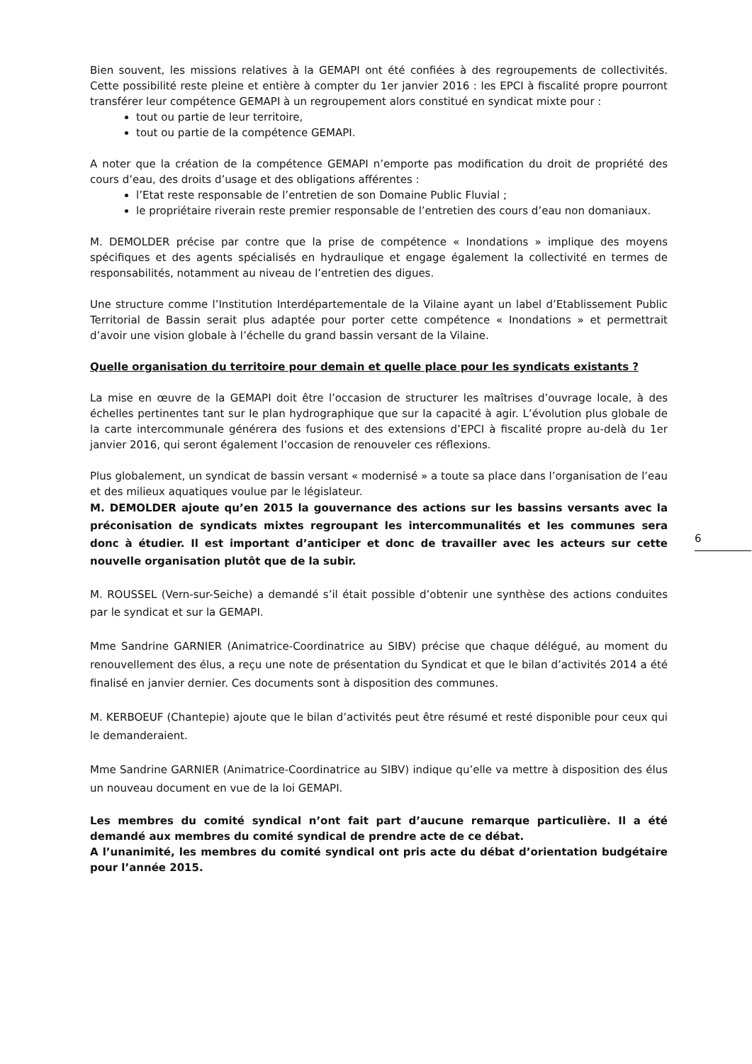Bien souvent, les missions relatives à la GEMAPI ont été confiées à des regroupements de collectivités. Cette possibilité reste pleine et entière à compter du 1er janvier 2016 : les EPCI à fiscalité propre pourront transférer leur compétence GEMAPI à un regroupement alors constitué en syndicat mixte pour :
tout ou partie de leur territoire,
tout ou partie de la compétence GEMAPI.
A noter que la création de la compétence GEMAPI n’emporte pas modification du droit de propriété des cours d’eau, des droits d’usage et des obligations afférentes :
l’Etat reste responsable de l’entretien de son Domaine Public Fluvial ;
le propriétaire riverain reste premier responsable de l’entretien des cours d’eau non domaniaux.
M. DEMOLDER précise par contre que la prise de compétence « Inondations » implique des moyens spécifiques et des agents spécialisés en hydraulique et engage également la collectivité en termes de responsabilités, notamment au niveau de l’entretien des digues.
Une structure comme l’Institution Interdépartementale de la Vilaine ayant un label d’Etablissement Public Territorial de Bassin serait plus adaptée pour porter cette compétence « Inondations » et permettrait d’avoir une vision globale à l’échelle du grand bassin versant de la Vilaine.
Quelle organisation du territoire pour demain et quelle place pour les syndicats existants ?
La mise en œuvre de la GEMAPI doit être l’occasion de structurer les maîtrises d’ouvrage locale, à des échelles pertinentes tant sur le plan hydrographique que sur la capacité à agir. L’évolution plus globale de la carte intercommunale générera des fusions et des extensions d’EPCI à fiscalité propre au-delà du 1er janvier 2016, qui seront également l’occasion de renouveler ces réflexions.
Plus globalement, un syndicat de bassin versant « modernisé » a toute sa place dans l’organisation de l’eau et des milieux aquatiques voulue par le législateur.
M. DEMOLDER ajoute qu’en 2015 la gouvernance des actions sur les bassins versants avec la préconisation de syndicats mixtes regroupant les intercommunalités et les communes sera donc à étudier. Il est important d’anticiper et donc de travailler avec les acteurs sur cette nouvelle organisation plutôt que de la subir.
M. ROUSSEL (Vern-sur-Seiche) a demandé s’il était possible d’obtenir une synthèse des actions conduites par le syndicat et sur la GEMAPI.
Mme Sandrine GARNIER (Animatrice-Coordinatrice au SIBV) précise que chaque délégué, au moment du renouvellement des élus, a reçu une note de présentation du Syndicat et que le bilan d’activités 2014 a été finalisé en janvier dernier. Ces documents sont à disposition des communes.
M. KERBOEUF (Chantepie) ajoute que le bilan d’activités peut être résumé et resté disponible pour ceux qui le demanderaient.
Mme Sandrine GARNIER (Animatrice-Coordinatrice au SIBV) indique qu’elle va mettre à disposition des élus un nouveau document en vue de la loi GEMAPI.
Les membres du comité syndical n’ont fait part d’aucune remarque particulière. Il a été demandé aux membres du comité syndical de prendre acte de ce débat.
A l’unanimité, les membres du comité syndical ont pris acte du débat d’orientation budgétaire pour l’année 2015.
6